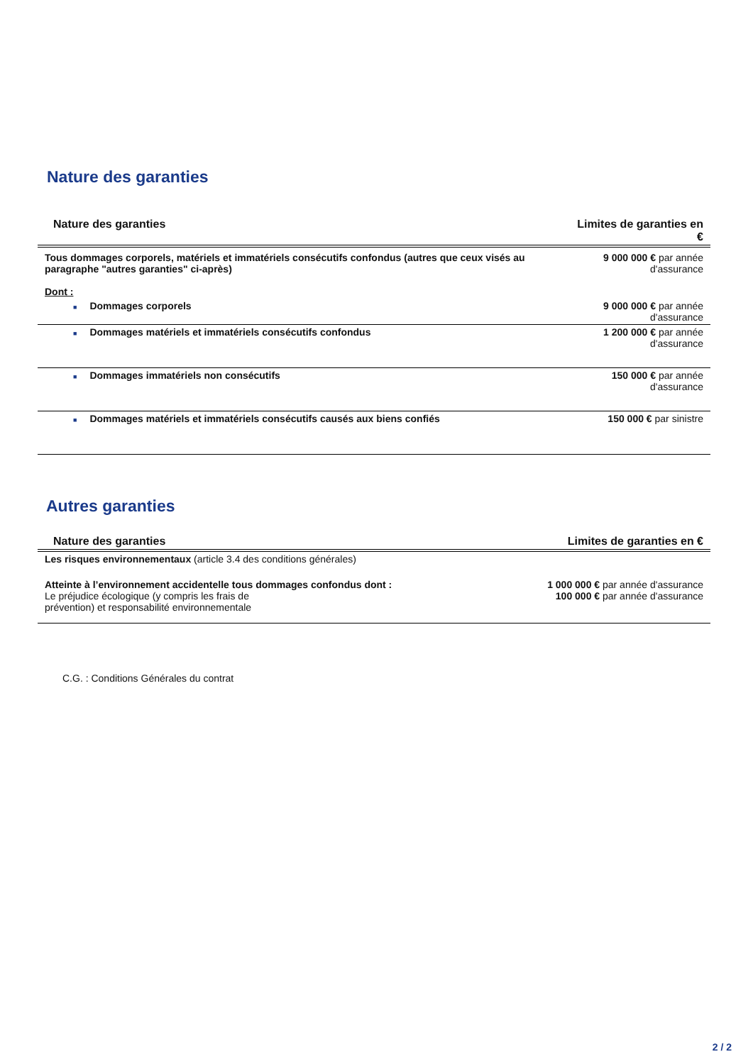Nature des garanties
| Nature des garanties | Limites de garanties en € |
| --- | --- |
| Tous dommages corporels, matériels et immatériels consécutifs confondus (autres que ceux visés au paragraphe "autres garanties" ci-après) Dont : | 9 000 000 € par année d'assurance |
| ■ Dommages corporels | 9 000 000 € par année d'assurance |
| ■ Dommages matériels et immatériels consécutifs confondus | 1 200 000 € par année d'assurance |
| ■ Dommages immatériels non consécutifs | 150 000 € par année d'assurance |
| ■ Dommages matériels et immatériels consécutifs causés aux biens confiés | 150 000 € par sinistre |
Autres garanties
| Nature des garanties | Limites de garanties en € |
| --- | --- |
| Les risques environnementaux (article 3.4 des conditions générales) | |
| Atteinte à l’environnement accidentelle tous dommages confondus dont : Le préjudice écologique (y compris les frais de prévention) et responsabilité environnementale | 1 000 000 € par année d'assurance 100 000 € par année d'assurance |
C.G. : Conditions Générales du contrat
2 / 2